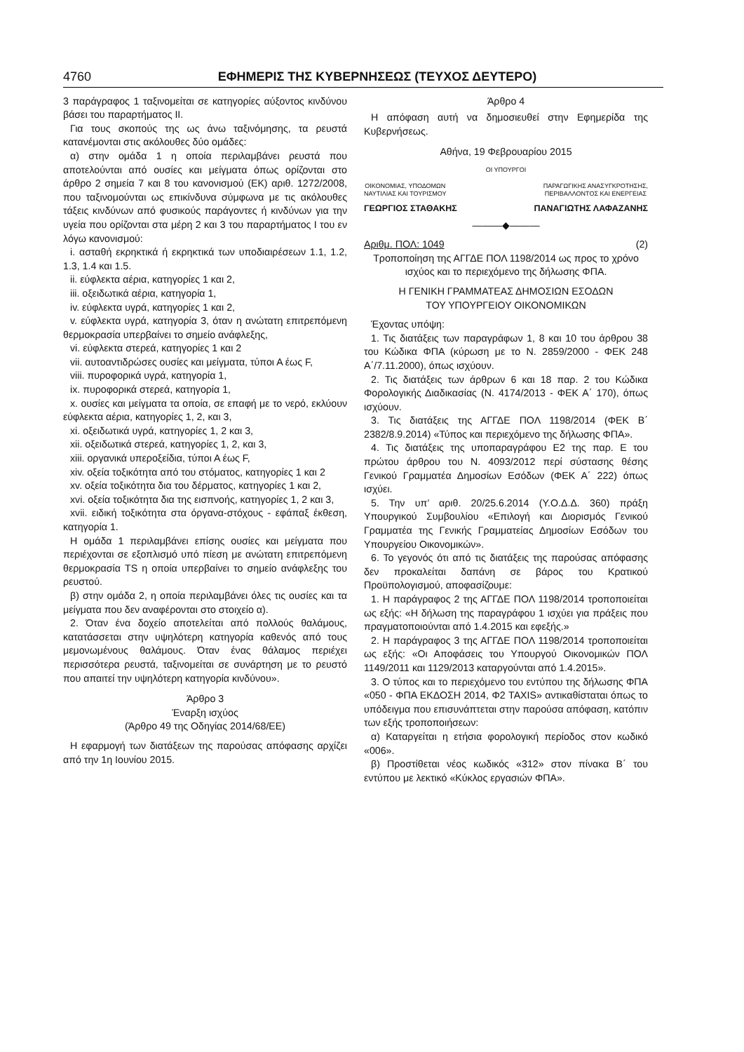4760 ΕΦΗΜΕΡΙΣ ΤΗΣ ΚΥΒΕΡΝΗΣΕΩΣ (ΤΕΥΧΟΣ ΔΕΥΤΕΡΟ)
3 παράγραφος 1 ταξινομείται σε κατηγορίες αύξοντος κινδύνου βάσει του παραρτήματος ΙΙ.
Για τους σκοπούς της ως άνω ταξινόμησης, τα ρευστά κατανέμονται στις ακόλουθες δύο ομάδες:
α) στην ομάδα 1 η οποία περιλαμβάνει ρευστά που αποτελούνται από ουσίες και μείγματα όπως ορίζονται στο άρθρο 2 σημεία 7 και 8 του κανονισμού (ΕΚ) αριθ. 1272/2008, που ταξινομούνται ως επικίνδυνα σύμφωνα με τις ακόλουθες τάξεις κινδύνων από φυσικούς παράγοντες ή κινδύνων για την υγεία που ορίζονται στα μέρη 2 και 3 του παραρτήματος Ι του εν λόγω κανονισμού:
i. ασταθή εκρηκτικά ή εκρηκτικά των υποδιαιρέσεων 1.1, 1.2, 1.3, 1.4 και 1.5.
ii. εύφλεκτα αέρια, κατηγορίες 1 και 2,
iii. οξειδωτικά αέρια, κατηγορία 1,
iv. εύφλεκτα υγρά, κατηγορίες 1 και 2,
v. εύφλεκτα υγρά, κατηγορία 3, όταν η ανώτατη επιτρεπόμενη θερμοκρασία υπερβαίνει το σημείο ανάφλεξης,
vi. εύφλεκτα στερεά, κατηγορίες 1 και 2
vii. αυτοαντιδρώσες ουσίες και μείγματα, τύποι Α έως F,
viii. πυροφορικά υγρά, κατηγορία 1,
ix. πυροφορικά στερεά, κατηγορία 1,
x. ουσίες και μείγματα τα οποία, σε επαφή με το νερό, εκλύουν εύφλεκτα αέρια, κατηγορίες 1, 2, και 3,
xi. οξειδωτικά υγρά, κατηγορίες 1, 2 και 3,
xii. οξειδωτικά στερεά, κατηγορίες 1, 2, και 3,
xiii. οργανικά υπεροξείδια, τύποι Α έως F,
xiv. οξεία τοξικότητα από του στόματος, κατηγορίες 1 και 2
xv. οξεία τοξικότητα δια του δέρματος, κατηγορίες 1 και 2,
xvi. οξεία τοξικότητα δια της εισπνοής, κατηγορίες 1, 2 και 3,
xvii. ειδική τοξικότητα στα όργανα-στόχους - εφάπαξ έκθεση, κατηγορία 1.
Η ομάδα 1 περιλαμβάνει επίσης ουσίες και μείγματα που περιέχονται σε εξοπλισμό υπό πίεση με ανώτατη επιτρεπόμενη θερμοκρασία TS η οποία υπερβαίνει το σημείο ανάφλεξης του ρευστού.
β) στην ομάδα 2, η οποία περιλαμβάνει όλες τις ουσίες και τα μείγματα που δεν αναφέρονται στο στοιχείο α).
2. Όταν ένα δοχείο αποτελείται από πολλούς θαλάμους, κατατάσσεται στην υψηλότερη κατηγορία καθενός από τους μεμονωμένους θαλάμους. Όταν ένας θάλαμος περιέχει περισσότερα ρευστά, ταξινομείται σε συνάρτηση με το ρευστό που απαιτεί την υψηλότερη κατηγορία κινδύνου».
Άρθρο 3
Έναρξη ισχύος
(Άρθρο 49 της Οδηγίας 2014/68/ΕΕ)
Η εφαρμογή των διατάξεων της παρούσας απόφασης αρχίζει από την 1η Ιουνίου 2015.
Άρθρο 4
Η απόφαση αυτή να δημοσιευθεί στην Εφημερίδα της Κυβερνήσεως.
Αθήνα, 19 Φεβρουαρίου 2015
ΟΙ ΥΠΟΥΡΓΟΙ
ΟΙΚΟΝΟΜΙΑΣ, ΥΠΟΔΟΜΩΝ
ΝΑΥΤΙΛΙΑΣ ΚΑΙ ΤΟΥΡΙΣΜΟΥ
ΠΑΡΑΓΩΓΙΚΗΣ ΑΝΑΣΥΓΚΡΟΤΗΣΗΣ,
ΠΕΡΙΒΑΛΛΟΝΤΟΣ ΚΑΙ ΕΝΕΡΓΕΙΑΣ
ΓΕΩΡΓΙΟΣ ΣΤΑΘΑΚΗΣ ΠΑΝΑΓΙΩΤΗΣ ΛΑΦΑΖΑΝΗΣ
———◆———
Αριθμ. ΠΟΛ: 1049 (2)
Τροποποίηση της ΑΓΓΔΕ ΠΟΛ 1198/2014 ως προς το χρόνο ισχύος και το περιεχόμενο της δήλωσης ΦΠΑ.
Η ΓΕΝΙΚΗ ΓΡΑΜΜΑΤΕΑΣ ΔΗΜΟΣΙΩΝ ΕΣΟΔΩΝ
ΤΟΥ ΥΠΟΥΡΓΕΙΟΥ ΟΙΚΟΝΟΜΙΚΩΝ
Έχοντας υπόψη:
1. Τις διατάξεις των παραγράφων 1, 8 και 10 του άρθρου 38 του Κώδικα ΦΠΑ (κύρωση με το Ν. 2859/2000 - ΦΕΚ 248 Α΄/7.11.2000), όπως ισχύουν.
2. Τις διατάξεις των άρθρων 6 και 18 παρ. 2 του Κώδικα Φορολογικής Διαδικασίας (Ν. 4174/2013 - ΦΕΚ Α΄ 170), όπως ισχύουν.
3. Τις διατάξεις της ΑΓΓΔΕ ΠΟΛ 1198/2014 (ΦΕΚ Β΄ 2382/8.9.2014) «Τύπος και περιεχόμενο της δήλωσης ΦΠΑ».
4. Τις διατάξεις της υποπαραγράφου Ε2 της παρ. Ε του πρώτου άρθρου του Ν. 4093/2012 περί σύστασης θέσης Γενικού Γραμματέα Δημοσίων Εσόδων (ΦΕΚ Α΄ 222) όπως ισχύει.
5. Την υπ’ αριθ. 20/25.6.2014 (Υ.Ο.Δ.Δ. 360) πράξη Υπουργικού Συμβουλίου «Επιλογή και Διορισμός Γενικού Γραμματέα της Γενικής Γραμματείας Δημοσίων Εσόδων του Υπουργείου Οικονομικών».
6. Το γεγονός ότι από τις διατάξεις της παρούσας απόφασης δεν προκαλείται δαπάνη σε βάρος του Κρατικού Προϋπολογισμού, αποφασίζουμε:
1. Η παράγραφος 2 της ΑΓΓΔΕ ΠΟΛ 1198/2014 τροποποιείται ως εξής: «Η δήλωση της παραγράφου 1 ισχύει για πράξεις που πραγματοποιούνται από 1.4.2015 και εφεξής.»
2. Η παράγραφος 3 της ΑΓΓΔΕ ΠΟΛ 1198/2014 τροποποιείται ως εξής: «Οι Αποφάσεις του Υπουργού Οικονομικών ΠΟΛ 1149/2011 και 1129/2013 καταργούνται από 1.4.2015».
3. Ο τύπος και το περιεχόμενο του εντύπου της δήλωσης ΦΠΑ «050 - ΦΠΑ ΕΚΔΟΣΗ 2014, Φ2 TAXIS» αντικαθίσταται όπως το υπόδειγμα που επισυνάπτεται στην παρούσα απόφαση, κατόπιν των εξής τροποποιήσεων:
α) Καταργείται η ετήσια φορολογική περίοδος στον κωδικό «006».
β) Προστίθεται νέος κωδικός «312» στον πίνακα Β΄ του εντύπου με λεκτικό «Κύκλος εργασιών ΦΠΑ».